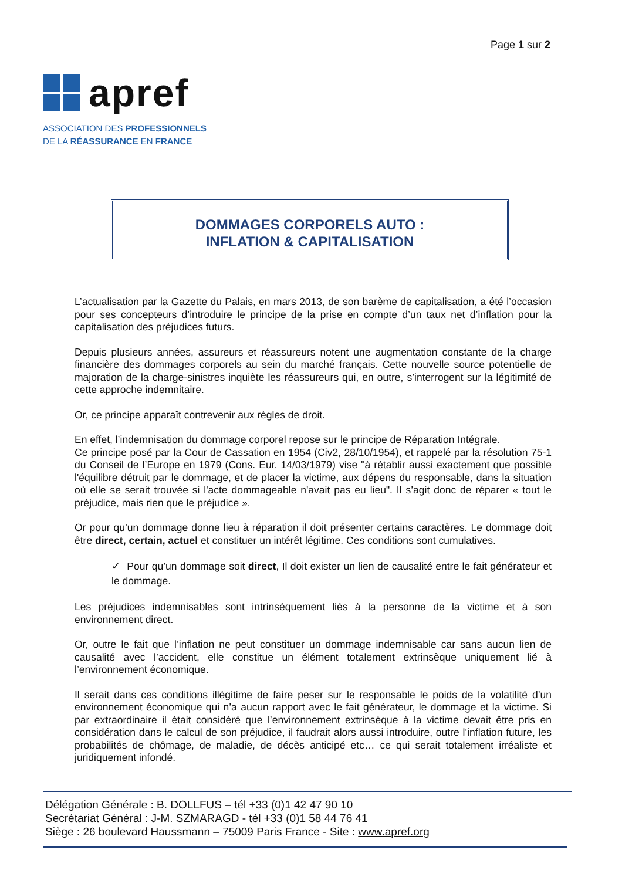Page 1 sur 2
apref
ASSOCIATION DES PROFESSIONNELS
DE LA RÉASSURANCE EN FRANCE
DOMMAGES CORPORELS AUTO :
INFLATION & CAPITALISATION
L’actualisation par la Gazette du Palais, en mars 2013, de son barème de capitalisation, a été l’occasion pour ses concepteurs d’introduire le principe de la prise en compte d’un taux net d’inflation pour la capitalisation des préjudices futurs.
Depuis plusieurs années, assureurs et réassureurs notent une augmentation constante de la charge financière des dommages corporels au sein du marché français. Cette nouvelle source potentielle de majoration de la charge-sinistres inquiète les réassureurs qui, en outre, s’interrogent sur la légitimité de cette approche indemnitaire.
Or, ce principe apparaît contrevenir aux règles de droit.
En effet, l’indemnisation du dommage corporel repose sur le principe de Réparation Intégrale.
Ce principe posé par la Cour de Cassation en 1954 (Civ2, 28/10/1954), et rappelé par la résolution 75-1 du Conseil de l’Europe en 1979 (Cons. Eur. 14/03/1979) vise "à rétablir aussi exactement que possible l'équilibre détruit par le dommage, et de placer la victime, aux dépens du responsable, dans la situation où elle se serait trouvée si l'acte dommageable n'avait pas eu lieu". Il s’agit donc de réparer « tout le préjudice, mais rien que le préjudice ».
Or pour qu’un dommage donne lieu à réparation il doit présenter certains caractères. Le dommage doit être direct, certain, actuel et constituer un intérêt légitime. Ces conditions sont cumulatives.
✓ Pour qu’un dommage soit direct, Il doit exister un lien de causalité entre le fait générateur et le dommage.
Les préjudices indemnisables sont intrinsèquement liés à la personne de la victime et à son environnement direct.
Or, outre le fait que l’inflation ne peut constituer un dommage indemnisable car sans aucun lien de causalité avec l’accident, elle constitue un élément totalement extrinsèque uniquement lié à l’environnement économique.
Il serait dans ces conditions illégitime de faire peser sur le responsable le poids de la volatilité d’un environnement économique qui n’a aucun rapport avec le fait générateur, le dommage et la victime. Si par extraordinaire il était considéré que l’environnement extrinsèque à la victime devait être pris en considération dans le calcul de son préjudice, il faudrait alors aussi introduire, outre l’inflation future, les probabilités de chômage, de maladie, de décès anticipé etc… ce qui serait totalement irréaliste et juridiquement infondé.
Délégation Générale : B. DOLLFUS – tél +33 (0)1 42 47 90 10
Secrétariat Général : J-M. SZMARAGD - tél +33 (0)1 58 44 76 41
Siège : 26 boulevard Haussmann – 75009 Paris France - Site : www.apref.org